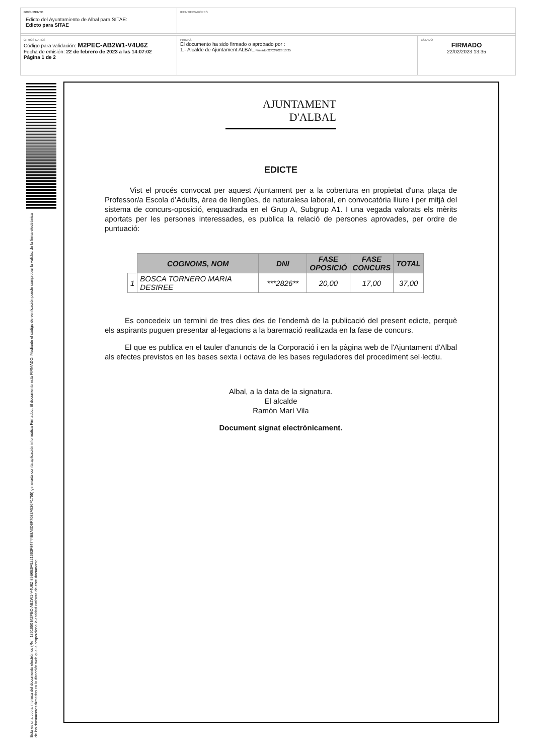DOCUMENTO
Edicto del Ayuntamiento de Albal para SITAE:
Edicto para SITAE
IDENTIFICADORES
OTROS DATOS
Código para validación: M2PEC-AB2W1-V4U6Z
Fecha de emisión: 22 de febrero de 2023 a las 14:07:02
Página 1 de 2
FIRMAS
El documento ha sido firmado o aprobado por :
1.- Alcalde de Ajuntament ALBAL.Firmado 22/02/2023 13:35
ESTADO
FIRMADO
22/02/2023 13:35
Esta es una copia impresa del documento electrónico (Ref: 1351650 M2PEC-AB2W1-V4U6Z 89E6E6A9221663F84744E8A0D6F7083A536F1755) generada con la aplicación informática Firmadoc. El documento está FIRMADO. Mediante el código de verificación puede comprobar la validez de la firma electrónica de los documentos firmados en la dirección web que le proporciona la entidad emisora de este documento.
AJUNTAMENT
D'ALBAL
EDICTE
Vist el procés convocat per aquest Ajuntament per a la cobertura en propietat d'una plaça de Professor/a Escola d’Adults, àrea de llengües, de naturalesa laboral, en convocatòria lliure i per mitjà del sistema de concurs-oposició, enquadrada en el Grup A, Subgrup A1. I una vegada valorats els mèrits aportats per les persones interessades, es publica la relació de persones aprovades, per ordre de puntuació:
| | COGNOMS, NOM | DNI | FASE OPOSICIÓ | FASE CONCURS | TOTAL |
| --- | --- | --- | --- | --- | --- |
| 1 | BOSCA TORNERO MARIA DESIREE | ***2826** | 20,00 | 17,00 | 37,00 |
Es concedeix un termini de tres dies des de l'endemà de la publicació del present edicte, perquè els aspirants puguen presentar al·legacions a la baremació realitzada en la fase de concurs.
El que es publica en el tauler d'anuncis de la Corporació i en la pàgina web de l'Ajuntament d'Albal als efectes previstos en les bases sexta i octava de les bases reguladores del procediment sel·lectiu.
Albal, a la data de la signatura.
El alcalde
Ramón Marí Vila
Document signat electrònicament.